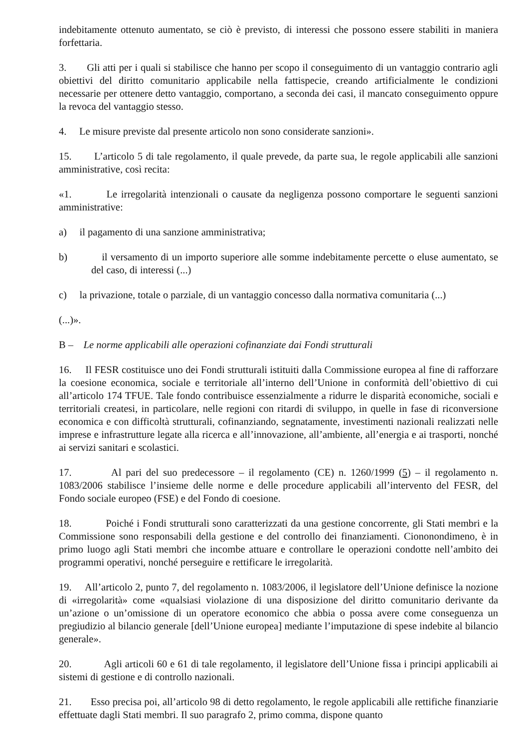indebitamente ottenuto aumentato, se ciò è previsto, di interessi che possono essere stabiliti in maniera forfettaria.
3. Gli atti per i quali si stabilisce che hanno per scopo il conseguimento di un vantaggio contrario agli obiettivi del diritto comunitario applicabile nella fattispecie, creando artificialmente le condizioni necessarie per ottenere detto vantaggio, comportano, a seconda dei casi, il mancato conseguimento oppure la revoca del vantaggio stesso.
4. Le misure previste dal presente articolo non sono considerate sanzioni».
15. L’articolo 5 di tale regolamento, il quale prevede, da parte sua, le regole applicabili alle sanzioni amministrative, così recita:
«1. Le irregolarità intenzionali o causate da negligenza possono comportare le seguenti sanzioni amministrative:
a) il pagamento di una sanzione amministrativa;
b) il versamento di un importo superiore alle somme indebitamente percette o eluse aumentato, se del caso, di interessi (...)
c) la privazione, totale o parziale, di un vantaggio concesso dalla normativa comunitaria (...)
(...)».
B – Le norme applicabili alle operazioni cofinanziate dai Fondi strutturali
16. Il FESR costituisce uno dei Fondi strutturali istituiti dalla Commissione europea al fine di rafforzare la coesione economica, sociale e territoriale all’interno dell’Unione in conformità dell’obiettivo di cui all’articolo 174 TFUE. Tale fondo contribuisce essenzialmente a ridurre le disparità economiche, sociali e territoriali createsi, in particolare, nelle regioni con ritardi di sviluppo, in quelle in fase di riconversione economica e con difficoltà strutturali, cofinanziando, segnatamente, investimenti nazionali realizzati nelle imprese e infrastrutture legate alla ricerca e all’innovazione, all’ambiente, all’energia e ai trasporti, nonché ai servizi sanitari e scolastici.
17. Al pari del suo predecessore – il regolamento (CE) n. 1260/1999 (5) – il regolamento n. 1083/2006 stabilisce l’insieme delle norme e delle procedure applicabili all’intervento del FESR, del Fondo sociale europeo (FSE) e del Fondo di coesione.
18. Poiché i Fondi strutturali sono caratterizzati da una gestione concorrente, gli Stati membri e la Commissione sono responsabili della gestione e del controllo dei finanziamenti. Ciononondimeno, è in primo luogo agli Stati membri che incombe attuare e controllare le operazioni condotte nell’ambito dei programmi operativi, nonché perseguire e rettificare le irregolarità.
19. All’articolo 2, punto 7, del regolamento n. 1083/2006, il legislatore dell’Unione definisce la nozione di «irregolarità» come «qualsiasi violazione di una disposizione del diritto comunitario derivante da un’azione o un’omissione di un operatore economico che abbia o possa avere come conseguenza un pregiudizio al bilancio generale [dell’Unione europea] mediante l’imputazione di spese indebite al bilancio generale».
20. Agli articoli 60 e 61 di tale regolamento, il legislatore dell’Unione fissa i principi applicabili ai sistemi di gestione e di controllo nazionali.
21. Esso precisa poi, all’articolo 98 di detto regolamento, le regole applicabili alle rettifiche finanziarie effettuate dagli Stati membri. Il suo paragrafo 2, primo comma, dispone quanto